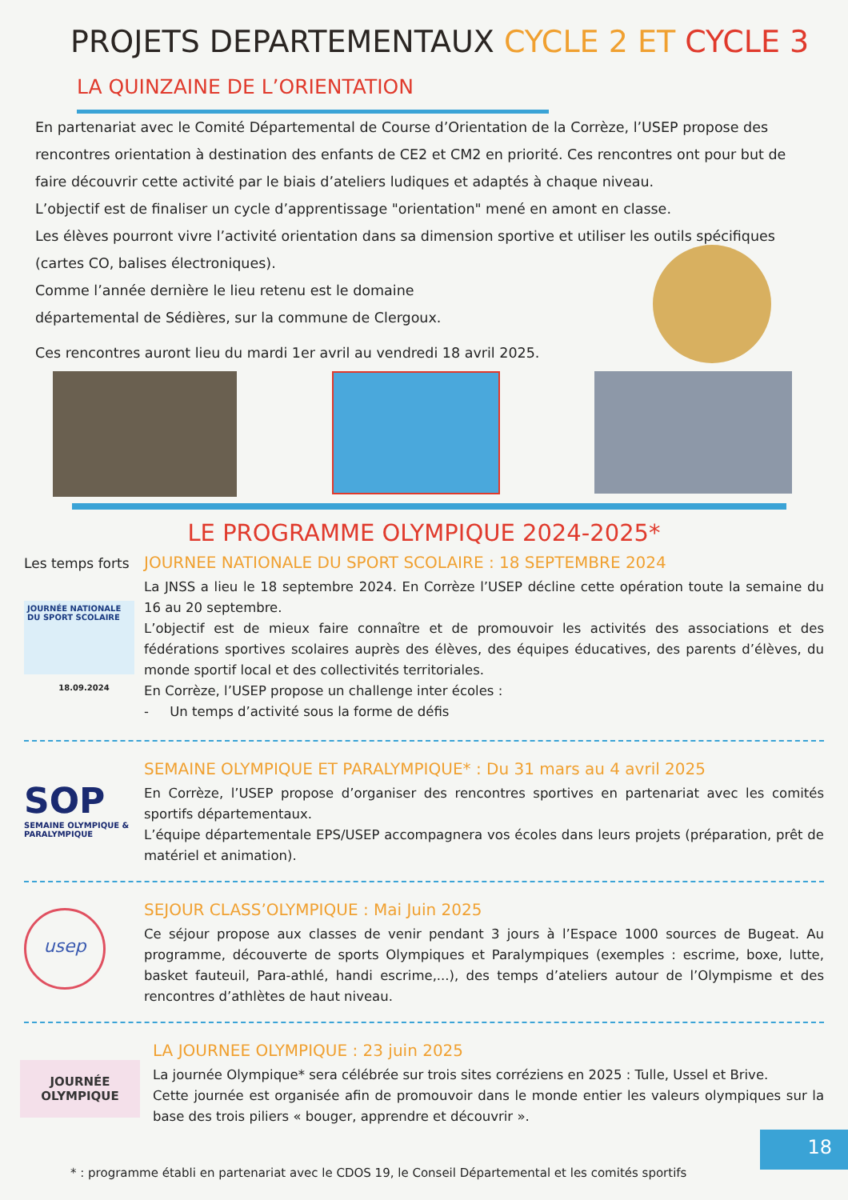PROJETS DEPARTEMENTAUX CYCLE 2 ET CYCLE 3
LA QUINZAINE DE L’ORIENTATION
En partenariat avec le Comité Départemental de Course d’Orientation de la Corrèze, l’USEP propose des rencontres orientation à destination des enfants de CE2 et CM2 en priorité. Ces rencontres ont pour but de faire découvrir cette activité par le biais d’ateliers ludiques et adaptés à chaque niveau.
L’objectif est de finaliser un cycle d’apprentissage "orientation" mené en amont en classe.
Les élèves pourront vivre l’activité orientation dans sa dimension sportive et utiliser les outils spécifiques (cartes CO, balises électroniques).
Comme l’année dernière le lieu retenu est le domaine
départemental de Sédières, sur la commune de Clergoux.
Ces rencontres auront lieu du mardi 1er avril au vendredi 18 avril 2025.
LE PROGRAMME OLYMPIQUE 2024-2025*
Les temps forts
JOURNÉE NATIONALE DU SPORT SCOLAIRE
18.09.2024
JOURNEE NATIONALE DU SPORT SCOLAIRE : 18 SEPTEMBRE 2024
La JNSS a lieu le 18 septembre 2024. En Corrèze l’USEP décline cette opération toute la semaine du 16 au 20 septembre.
L’objectif est de mieux faire connaître et de promouvoir les activités des associations et des fédérations sportives scolaires auprès des élèves, des équipes éducatives, des parents d’élèves, du monde sportif local et des collectivités territoriales.
En Corrèze, l’USEP propose un challenge inter écoles :
- Un temps d’activité sous la forme de défis
SOP
SEMAINE OLYMPIQUE & PARALYMPIQUE
SEMAINE OLYMPIQUE ET PARALYMPIQUE* : Du 31 mars au 4 avril 2025
En Corrèze, l’USEP propose d’organiser des rencontres sportives en partenariat avec les comités sportifs départementaux.
L’équipe départementale EPS/USEP accompagnera vos écoles dans leurs projets (préparation, prêt de matériel et animation).
usep
SEJOUR CLASS’OLYMPIQUE : Mai Juin 2025
Ce séjour propose aux classes de venir pendant 3 jours à l’Espace 1000 sources de Bugeat. Au programme, découverte de sports Olympiques et Paralympiques (exemples : escrime, boxe, lutte, basket fauteuil, Para-athlé, handi escrime,...), des temps d’ateliers autour de l’Olympisme et des rencontres d’athlètes de haut niveau.
JOURNÉE OLYMPIQUE
LA JOURNEE OLYMPIQUE : 23 juin 2025
La journée Olympique* sera célébrée sur trois sites corréziens en 2025 : Tulle, Ussel et Brive.
Cette journée est organisée afin de promouvoir dans le monde entier les valeurs olympiques sur la base des trois piliers « bouger, apprendre et découvrir ».
* : programme établi en partenariat avec le CDOS 19, le Conseil Départemental et les comités sportifs
18